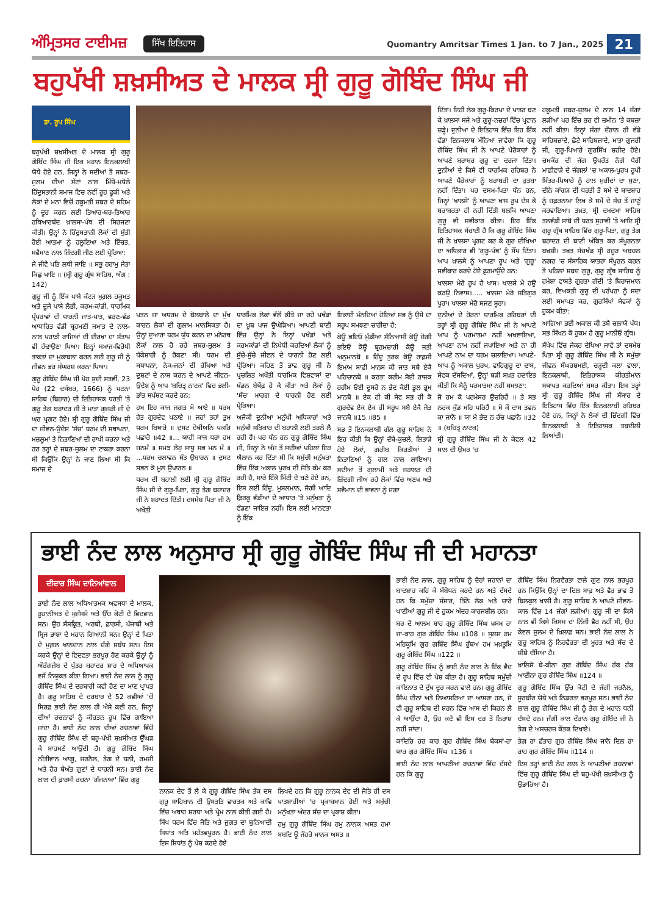ਅੰਮ੍ਰਿਤਸਰ ਟਾਈਮਜ਼
ਸਿੱਖ ਇਤਿਹਾਸ
Quomantry Amritsar Times 1 Jan. to 7 Jan., 2025
21
ਬਹੁਪੱਖੀ ਸ਼ਖ਼ਸੀਅਤ ਦੇ ਮਾਲਕ ਸ੍ਰੀ ਗੁਰੂ ਗੋਬਿੰਦ ਸਿੰਘ ਜੀ
ਡਾ. ਰੂਪ ਸਿੰਘ
ਬਹੁਪੱਖੀ ਸ਼ਖ਼ਸੀਅਤ ਦੇ ਮਾਲਕ ਸ੍ਰੀ ਗੁਰੂ ਗੋਬਿੰਦ ਸਿੰਘ ਜੀ ਇਕ ਮਹਾਨ ਇਨਕਲਾਬੀ ਯੋਧੇ ਹੋਏ ਹਨ, ਜਿਨ੍ਹਾਂ ਨੇ ਸਦੀਆਂ ਤੋਂ ਜਬਰ-ਜ਼ੁਲਮ ਦੀਆਂ ਸੱਟਾਂ ਨਾਲ ਮਿੱਧੇ-ਮਧੋਲੇ ਹਿੰਦੁਸਤਾਨੀ ਸਮਾਜ ਵਿਚ ਨਵੀਂ ਰੂਹ ਫੂਕੀ ਅਤੇ ਲੋਕਾਂ ਦੇ ਮਨਾਂ ਵਿਚੋਂ ਹਕੂਮਤੀ ਜਬਰ ਦੇ ਸਹਿਮ ਨੂੰ ਦੂਰ ਕਰਨ ਲਈ ਤਿਆਰ-ਬਰ-ਤਿਆਰ ਹਥਿਆਰਬੰਦ ਖ਼ਾਲਸਾ-ਪੰਥ ਦੀ ਸਿਰਜਣਾ ਕੀਤੀ। ਉਨ੍ਹਾਂ ਨੇ ਹਿੰਦੁਸਤਾਨੀ ਲੋਕਾਂ ਦੀ ਸੁੱਤੀ ਹੋਈ ਆਤਮਾ ਨੂੰ ਹਲੂਣਿਆ ਅਤੇ ਇੱਜ਼ਤ, ਸਵੈਮਾਣ ਨਾਲ ਜ਼ਿੰਦਗੀ ਜੀਣ ਲਈ ਪ੍ਰੇਰਿਆ:
ਜੇ ਜੀਵੈ ਪਤਿ ਲਥੀ ਜਾਇ ॥ ਸਭੁ ਹਰਾਮੁ ਜੇਤਾ ਕਿਛੁ ਖਾਇ ॥ (ਸ੍ਰੀ ਗੁਰੂ ਗ੍ਰੰਥ ਸਾਹਿਬ, ਅੰਗ : 142)
ਗੁਰੂ ਜੀ ਨੂੰ ਇੱਕ ਪਾਸੇ ਕੱਟੜ ਮੁਗ਼ਲ ਹਕੂਮਤ ਅਤੇ ਦੂਜੇ ਪਾਸੇ ਲੋਭੀ, ਕਰਮ-ਕਾਂਡੀ, ਧਾਰਮਿਕ ਪ੍ਰੰਪਰਾਵਾਂ ਦੀ ਧਾਰਨੀ ਜਾਤ-ਪਾਤ, ਵਰਣ-ਵੰਡ ਆਧਾਰਿਤ ਵੱਡੀ ਬ੍ਰਹਮਣੀ ਜਮਾਤ ਦੇ ਨਾਲ-ਨਾਲ ਪਹਾੜੀ ਰਾਜਿਆਂ ਦੀ ਈਰਖਾ ਦਾ ਸੰਤਾਪ ਵੀ ਹੰਢਾਉਣਾ ਪਿਆ। ਇਨ੍ਹਾਂ ਸਮਾਜ-ਵਿਰੋਧੀ ਤਾਕਤਾਂ ਦਾ ਮੁਕਾਬਲਾ ਕਰਨ ਲਈ ਗੁਰੂ ਜੀ ਨੂੰ ਜੀਵਨ ਭਰ ਸੰਘਰਸ਼ ਕਰਨਾ ਪਿਆ।
ਗੁਰੂ ਗੋਬਿੰਦ ਸਿੰਘ ਜੀ ਪੋਹ ਸੁਦੀ ਸਤਵੀਂ, 23 ਪੋਹ (22 ਦਸੰਬਰ, 1666) ਨੂੰ ਪਟਨਾ ਸਾਹਿਬ (ਬਿਹਾਰ) ਦੀ ਇਤਿਹਾਸਕ ਧਰਤੀ 'ਤੇ ਗੁਰੂ ਤੇਗ ਬਹਾਦਰ ਜੀ ਤੇ ਮਾਤਾ ਗੁਜਰੀ ਜੀ ਦੇ ਘਰ ਪ੍ਰਗਟ ਹੋਏ। ਸ੍ਰੀ ਗੁਰੂ ਗੋਬਿੰਦ ਸਿੰਘ ਜੀ ਦਾ ਜੀਵਨ-ਉਦੇਸ਼ 'ਸੱਚ' ਧਰਮ ਦੀ ਸਥਾਪਨਾ, ਮਜ਼ਲੂਮਾਂ ਤੇ ਨਿਤਾਣਿਆਂ ਦੀ ਰਾਖੀ ਕਰਨਾ ਅਤੇ ਹਰ ਤਰ੍ਹਾਂ ਦੇ ਜਬਰ-ਜ਼ੁਲਮ ਦਾ ਟਾਕਰਾ ਕਰਨਾ ਸੀ ਕਿਉਂਕਿ ਉਨ੍ਹਾਂ ਨੇ ਜਾਣ ਲਿਆ ਸੀ ਕਿ ਸਮਾਜ ਦੇ
ਪਤਨ ਜਾਂ ਅਧਰਮ ਦੇ ਬੋਲਬਾਲੇ ਦਾ ਮੁੱਖ ਕਾਰਨ ਲੋਕਾਂ ਦੀ ਗੁਲਾਮ ਮਾਨਸਿਕਤਾ ਹੈ। ਉਨ੍ਹਾਂ ਦੁਆਰਾ ਧਰਮ ਯੁੱਧ ਕਰਨ ਦਾ ਮਨੋਰਥ ਲੋਕਾਂ ਨਾਲ ਹੋ ਰਹੇ ਜਬਰ-ਜ਼ੁਲਮ ਤੇ ਧੱਕੇਸ਼ਾਹੀ ਨੂੰ ਰੋਕਣਾ ਸੀ। ਧਰਮ ਦੀ ਸਥਾਪਨਾ, ਨੇਕ-ਜਨਾਂ ਦੀ ਰੱਖਿਆ ਅਤੇ ਦੁਸ਼ਟਾਂ ਦੇ ਨਾਸ਼ ਕਰਨ ਦੇ ਆਪਣੇ ਜੀਵਨ-ਉਦੇਸ਼ ਨੂੰ ਆਪ 'ਬਚਿਤ੍ਰ ਨਾਟਕ' ਵਿਚ ਭਲੀ-ਭਾਂਤ ਸਪੱਸ਼ਟ ਕਰਦੇ ਹਨ:
ਹਮ ਇਹ ਕਾਜ ਜਗਤ ਮੋ ਆਏ ॥ ਧਰਮ ਹੇਤ ਗੁਰਦੇਵ ਪਠਾਏ ॥ ਜਹਾਂ ਤਹਾਂ ਤੁਮ ਧਰਮ ਬਿਥਾਰੋ ॥ ਦੁਸਟ ਦੋਖੀਅਨਿ ਪਕਰਿ ਪਛਾਰੋ ॥42 ॥... ਯਾਹੀ ਕਾਜ ਧਰਾ ਹਮ ਜਨਮੰ ॥ ਸਮਝ ਲੇਹੁ ਸਾਧੂ ਸਭ ਮਨ ਮੰ ॥ ...ਧਰਮ ਚਲਾਵਨ ਸੰਤ ਉਬਾਰਨ ॥ ਦੁਸਟ ਸਭਨ ਕੋ ਮੂਲ ਉਪਾਰਨ ॥
ਧਰਮ ਦੀ ਬਹਾਲੀ ਲਈ ਸ੍ਰੀ ਗੁਰੂ ਗੋਬਿੰਦ ਸਿੰਘ ਜੀ ਦੇ ਗੁਰੂ-ਪਿਤਾ, ਗੁਰੂ ਤੇਗ ਬਹਾਦਰ ਜੀ ਨੇ ਸ਼ਹਾਦਤ ਦਿੱਤੀ। ਦਸਮੇਸ਼ ਪਿਤਾ ਜੀ ਨੇ ਅਖੌਤੀ
ਧਾਰਮਿਕ ਲੋਕਾਂ ਵੱਲੋਂ ਕੀਤੇ ਜਾ ਰਹੇ ਪਖੰਡਾਂ ਦਾ ਖ਼ੂਬ ਪਾਜ ਉਘੇੜਿਆ। ਆਪਣੀ ਬਾਣੀ ਵਿੱਚ ਉਨ੍ਹਾਂ ਨੇ ਇਨ੍ਹਾਂ ਪਖੰਡਾਂ ਅਤੇ ਕਰਮਕਾਂਡਾਂ ਦੀ ਨਿਖੇਧੀ ਕਰਦਿਆਂ ਲੋਕਾਂ ਨੂੰ ਸੁੱਚੇ-ਸੁੱਚੇ ਜੀਵਨ ਦੇ ਧਾਰਨੀ ਹੋਣ ਲਈ ਪ੍ਰੇਰਿਆ। ਕਹਿਣ ਤੋਂ ਭਾਵ ਗੁਰੂ ਜੀ ਨੇ ਪ੍ਰਚਲਿਤ ਅਖੌਤੀ ਧਾਰਮਿਕ ਵਿਸ਼ਵਾਸਾਂ ਦਾ ਖੰਡਨ ਬੇਖੌਫ਼ ਹੋ ਕੇ ਕੀਤਾ ਅਤੇ ਲੋਕਾਂ ਨੂੰ 'ਸੱਚ' ਮਾਰਗ ਦੇ ਧਾਰਨੀ ਹੋਣ ਲਈ ਪ੍ਰੇਰਿਆ।
ਅਜੋਕੀ ਦੁਨੀਆ ਮਨੁੱਖੀ ਅਧਿਕਾਰਾਂ ਅਤੇ ਮਨੁੱਖੀ ਸਤਿਕਾਰ ਦੀ ਬਹਾਲੀ ਲਈ ਤਰਲੇ ਲੈ ਰਹੀ ਹੈ। ਪਰ ਧੰਨ ਹਨ ਗੁਰੂ ਗੋਬਿੰਦ ਸਿੰਘ ਜੀ, ਜਿਨ੍ਹਾਂ ਨੇ ਅੱਜ ਤੋਂ ਸਦੀਆਂ ਪਹਿਲਾਂ ਇਹ ਐਲਾਨ ਕਰ ਦਿੱਤਾ ਸੀ ਕਿ ਸਮੁੱਚੀ ਮਨੁੱਖਤਾ ਵਿੱਚ ਇੱਕ ਅਕਾਲ ਪੁਰਖ ਦੀ ਜੋਤਿ ਕੰਮ ਕਰ ਰਹੀ ਹੈ, ਸਾਰੇ ਇੱਕੋ ਮਿੱਟੀ ਦੇ ਬਣੇ ਹੋਏ ਹਨ, ਇਸ ਲਈ ਹਿੰਦੂ, ਮੁਸਲਮਾਨ, ਜੋਗੀ ਆਦਿ ਫ਼ਿਰਕੂ ਵੰਡੀਆਂ ਦੇ ਆਧਾਰ 'ਤੇ ਮਨੁੱਖਤਾ ਨੂੰ ਵੰਡਣਾ ਜਾਇਜ਼ ਨਹੀਂ। ਇਸ ਲਈ ਮਾਨਵਤਾ ਨੂੰ ਇੱਕ
ਇਕਾਈ ਮੰਨਦਿਆਂ ਹੋਇਆਂ ਸਭ ਨੂੰ ਉਸੇ ਦਾ ਸਰੂਪ ਸਮਝਣਾ ਚਾਹੀਦਾ ਹੈ:
ਕੋਊ ਭਇਓ ਮੁੰਡੀਆ ਸੰਨਿਆਸੀ ਕੋਊ ਜੋਗੀ ਭਇਓ ਕੋਊ ਬ੍ਰਹਮਚਾਰੀ ਕੋਊ ਜਤੀ ਅਨੁਮਾਨਬੋ ॥ ਹਿੰਦੂ ਤੁਰਕ ਕੋਊ ਰਾਫ਼ਜੀ ਇਮਾਮ ਸਾਫ਼ੀ ਮਾਨਸ ਕੀ ਜਾਤ ਸਬੈ ਏਕੈ ਪਹਿਚਾਨਬੋ ॥ ਕਰਤਾ ਕਰੀਮ ਸੋਈ ਰਾਜਕ ਰਹੀਮ ਓਈ ਦੂਸਰੋ ਨ ਭੇਦ ਕੋਈ ਭੂਲ ਭ੍ਰਮ ਮਾਨਬੋ ॥ ਏਕ ਹੀ ਕੀ ਸੇਵ ਸਭ ਹੀ ਕੋ ਗੁਰਦੇਵ ਏਕ ਏਕ ਹੀ ਸਰੂਪ ਸਬੈ ਏਕੈ ਜੋਤ ਜਾਨਬੋ ॥15 ॥85 ॥
ਸਭ ਤੋਂ ਇਨਕਲਾਬੀ ਗੱਲ ਗੁਰੂ ਸਾਹਿਬ ਨੇ ਇਹ ਕੀਤੀ ਕਿ ਉਨ੍ਹਾਂ ਦੱਬੇ-ਕੁਚਲੇ, ਲਿਤਾੜੇ ਹੋਏ ਲੋਕਾਂ, ਗਰੀਬ ਕਿਰਤੀਆਂ ਤੇ ਨਿਤਾਣਿਆਂ ਨੂੰ ਗਲ ਨਾਲ ਲਾਇਆ। ਸਦੀਆਂ ਤੋਂ ਗੁਲਾਮੀ ਅਤੇ ਜਹਾਲਤ ਦੀ ਜ਼ਿੰਦਗੀ ਜੀਅ ਰਹੇ ਲੋਕਾਂ ਵਿੱਚ ਅਣਖ ਅਤੇ ਸਵੈਮਾਨ ਦੀ ਭਾਵਨਾ ਨੂੰ ਜਗਾ
ਦਿੱਤਾ। ਇਹੀ ਲੋਕ ਗੁਰੂ-ਕਿਰਪਾ ਦੇ ਪਾਤਰ ਬਣ ਕੇ ਖ਼ਾਲਸਾ ਸਜੇ ਅਤੇ ਗੁਰੂ-ਨਜ਼ਰਾਂ ਵਿੱਚ ਪ੍ਰਵਾਨ ਚੜ੍ਹੇ। ਦੁਨੀਆ ਦੇ ਇਤਿਹਾਸ ਵਿੱਚ ਇਹ ਇੱਕ ਵੱਡਾ ਇਨਕਲਾਬ ਮੰਨਿਆ ਜਾਵੇਗਾ ਕਿ ਗੁਰੂ ਗੋਬਿੰਦ ਸਿੰਘ ਜੀ ਨੇ ਆਪਣੇ ਪੈਰੋਕਾਰਾਂ ਨੂੰ ਆਪਣੇ ਬਰਾਬਰ ਗੁਰੂ ਦਾ ਦਰਜਾ ਦਿੱਤਾ। ਦੁਨੀਆਂ ਦੇ ਕਿਸੇ ਵੀ ਧਾਰਮਿਕ ਰਹਿਬਰ ਨੇ ਆਪਣੇ ਪੈਰੋਕਾਰਾਂ ਨੂੰ ਬਰਾਬਰੀ ਦਾ ਰੁਤਬਾ ਨਹੀਂ ਦਿੱਤਾ। ਪਰ ਦਸਮ-ਪਿਤਾ ਧੰਨ ਹਨ, ਜਿਨ੍ਹਾਂ 'ਖਾਲਸੇ' ਨੂੰ ਆਪਣਾ ਖਾਸ ਰੂਪ ਦੱਸ ਕੇ ਬਰਾਬਰਤਾ ਹੀ ਨਹੀਂ ਦਿੱਤੀ ਬਲਕਿ ਆਪਣਾ ਗੁਰੂ ਵੀ ਸਵੀਕਾਰ ਕੀਤਾ। ਇਹ ਇੱਕ ਇਤਿਹਾਸਕ ਸੱਚਾਈ ਹੈ ਕਿ ਗੁਰੂ ਗੋਬਿੰਦ ਸਿੰਘ ਜੀ ਨੇ ਖ਼ਾਲਸਾ ਪ੍ਰਗਟ ਕਰ ਕੇ ਗੁਰ ਦੀਖਿਆ ਦਾ ਅਧਿਕਾਰ ਵੀ 'ਗੁਰੂ-ਪੰਥ' ਨੂੰ ਸੌਂਪ ਦਿੱਤਾ। ਆਪ ਖ਼ਾਲਸੇ ਨੂੰ ਆਪਣਾ ਰੂਪ ਅਤੇ 'ਗੁਰੂ' ਸਵੀਕਾਰ ਕਰਦੇ ਹੋਏ ਫ਼ੁਰਮਾਉਂਦੇ ਹਨ:
ਖਾਲਸਾ ਮੇਰੋ ਰੂਪ ਹੈ ਖਾਸ। ਖਾਲਸੇ ਮੈ ਹਉ ਕਰਉ ਨਿਵਾਸ।..... ਖਾਲਸਾ ਮੇਰੋ ਸਤਿਗੁਰ ਪੂਰਾ। ਖਾਲਸਾ ਮੇਰੋ ਸਜਣ ਸੂਰਾ।
ਦੁਨੀਆਂ ਦੇ ਹੋਰਨਾਂ ਧਾਰਮਿਕ ਰਹਿਬਰਾਂ ਦੀ ਤਰ੍ਹਾਂ ਸ੍ਰੀ ਗੁਰੂ ਗੋਬਿੰਦ ਸਿੰਘ ਜੀ ਨੇ ਆਪਣੇ ਆਪ ਨੂੰ ਪਰਮਾਤਮਾ ਨਹੀਂ ਅਖਵਾਇਆ, ਆਪਣਾ ਨਾਮ ਨਹੀਂ ਜਪਾਇਆ ਅਤੇ ਨਾ ਹੀ ਆਪਣੇ ਨਾਮ ਦਾ ਧਰਮ ਚਲਾਇਆ। ਆਪਣੇ-ਆਪ ਨੂੰ ਅਕਾਲ ਪੁਰਖ, ਵਾਹਿਗੁਰੂ ਦਾ ਦਾਸ, ਸੇਵਕ ਦੱਸਦਿਆਂ, ਉਨ੍ਹਾਂ ਬੜੀ ਸਖ਼ਤ ਹਦਾਇਤ ਕੀਤੀ ਕਿ ਮੈਨੂੰ ਪਰਮਾਤਮਾ ਨਹੀਂ ਸਮਝਣਾ:
ਜੋ ਹਮ ਕੋ ਪਰਮੇਸਰ ਉਚਰਿਹੈਂ ॥ ਤੇ ਸਭ ਨਰਕ ਕੁੰਡ ਮਹਿ ਪਰਿਹੈਂ ॥ ਮੋ ਕੌ ਦਾਸ ਤਵਨ ਕਾ ਜਾਨੋ ॥ ਯਾ ਮੈ ਭੇਦ ਨ ਰੰਚ ਪਛਾਨੋ ॥32 ॥ (ਬਚਿਤ੍ਰ ਨਾਟਕ)
ਸ੍ਰੀ ਗੁਰੂ ਗੋਬਿੰਦ ਸਿੰਘ ਜੀ ਨੇ ਕੇਵਲ 42 ਸਾਲ ਦੀ ਉਮਰ 'ਚ
ਹਕੂਮਤੀ ਜਬਰ-ਜ਼ੁਲਮ ਦੇ ਨਾਲ 14 ਜੰਗਾਂ ਲੜੀਆਂ ਪਰ ਇੰਚ ਭਰ ਵੀ ਜ਼ਮੀਨ 'ਤੇ ਕਬਜ਼ਾ ਨਹੀਂ ਕੀਤਾ। ਇਨ੍ਹਾਂ ਜੰਗਾਂ ਦੌਰਾਨ ਹੀ ਵੱਡੇ ਸਾਹਿਬਜ਼ਾਦੇ, ਛੋਟੇ ਸਾਹਿਬਜ਼ਾਦੇ, ਮਾਤਾ ਗੁਜਰੀ ਜੀ, ਗੁਰੂ-ਪਿਆਰੇ ਗੁਰਸਿੱਖ ਸ਼ਹੀਦ ਹੋਏ। ਚਮਕੌਰ ਦੀ ਜੰਗ ਉਪਰੰਤ ਨੰਗੇ ਪੈਰੀਂ ਮਾਛੀਵਾੜੇ ਦੇ ਜੰਗਲਾਂ 'ਚ ਅਕਾਲ-ਪੁਰਖ ਰੂਪੀ ਮਿੱਤਰ-ਪਿਆਰੇ ਨੂੰ ਹਾਲ ਮੁਰੀਦਾਂ ਦਾ ਸੁਣਾ, ਦੀਨੇ ਕਾਂਗੜ ਦੀ ਧਰਤੀ ਤੋਂ ਸਮੇਂ ਦੇ ਬਾਦਸ਼ਾਹ ਨੂੰ ਜ਼ਫ਼ਰਨਾਮਾ ਲਿਖ ਕੇ ਸਮੇਂ ਦੇ ਸੱਚ ਤੋਂ ਜਾਣੂੰ ਕਰਵਾਇਆ। ਤਖ਼ਤ, ਸ੍ਰੀ ਦਮਦਮਾ ਸਾਹਿਬ ਤਲਵੰਡੀ ਸਾਬੋ ਦੀ ਧਰਤ ਸੁਹਾਵੀ 'ਤੇ ਆਦਿ ਸ੍ਰੀ ਗੁਰੂ ਗ੍ਰੰਥ ਸਾਹਿਬ ਵਿੱਚ ਗੁਰੂ-ਪਿਤਾ, ਗੁਰੂ ਤੇਗ ਬਹਾਦਰ ਦੀ ਬਾਣੀ ਅੰਕਿਤ ਕਰ ਸੰਪੂਰਨਤਾ ਬਖ਼ਸ਼ੀ। ਤਖ਼ਤ ਸੱਚਖੰਡ ਸ੍ਰੀ ਹਜ਼ੂਰ ਅਬਚਲ ਨਗਰ 'ਚ ਸੰਸਾਰਿਕ ਯਾਤਰਾ ਸੰਪੂਰਨ ਕਰਨ ਤੋਂ ਪਹਿਲਾਂ ਸ਼ਬਦ ਗੁਰੂ, ਗੁਰੂ ਗ੍ਰੰਥ ਸਾਹਿਬ ਨੂੰ ਹਮੇਸ਼ਾ ਵਾਸਤੇ ਗੁਰਤਾ ਗੱਦੀ 'ਤੇ ਬਿਰਾਜਮਾਨ ਕਰ, ਵਿਅਕਤੀ ਗੁਰੂ ਦੀ ਪਰੰਪਰਾ ਨੂੰ ਸਦਾ ਲਈ ਸਮਾਪਤ ਕਰ, ਗੁਰਸਿੱਖਾਂ ਸੇਵਕਾਂ ਨੂੰ ਹੁਕਮ ਕੀਤਾ:
ਆਗਿਆ ਭਈ ਅਕਾਲ ਕੀ ਤਬੈ ਚਲਾਯੋ ਪੰਥ। ਸਭ ਸਿੱਖਨ ਕੋ ਹੁਕਮ ਹੈ ਗੁਰੂ ਮਾਨੀਓ ਗ੍ਰੰਥ।
ਸੰਖੇਪ ਵਿੱਚ ਜੇਕਰ ਦੇਖਿਆ ਜਾਵੇ ਤਾਂ ਦਸਮੇਸ਼ ਪਿਤਾ ਸ੍ਰੀ ਗੁਰੂ ਗੋਬਿੰਦ ਸਿੰਘ ਜੀ ਨੇ ਸਮੁੱਚਾ ਜੀਵਨ ਸੰਘਰਸ਼ਮਈ, ਚੜ੍ਹਦੀ ਕਲਾ ਵਾਲਾ, ਇਨਕਲਾਬੀ, ਇਤਿਹਾਸਕ ਕੀਰਤੀਮਾਨ ਸਥਾਪਤ ਕਰਦਿਆਂ ਬਸਰ ਕੀਤਾ। ਇਸ ਤਰ੍ਹਾਂ ਸ੍ਰੀ ਗੁਰੂ ਗੋਬਿੰਦ ਸਿੰਘ ਜੀ ਸੰਸਾਰ ਦੇ ਇਤਿਹਾਸ ਵਿੱਚ ਇੱਕ ਇਨਕਲਾਬੀ ਰਹਿਬਰ ਹੋਏ ਹਨ, ਜਿਨ੍ਹਾਂ ਨੇ ਲੋਕਾਂ ਦੀ ਜ਼ਿੰਦਗੀ ਵਿੱਚ ਇਨਕਲਾਬੀ ਤੇ ਇਤਿਹਾਸਕ ਤਬਦੀਲੀ ਲਿਆਂਦੀ।
ਭਾਈ ਨੰਦ ਲਾਲ ਅਨੁਸਾਰ ਸ੍ਰੀ ਗੁਰੂ ਗੋਬਿੰਦ ਸਿੰਘ ਜੀ ਦੀ ਮਹਾਨਤਾ
ਦੀਦਾਰ ਸਿੰਘ ਦਾਨਿਆਂਵਾਲ
ਭਾਈ ਨੰਦ ਲਾਲ ਅਧਿਆਤਮਕ ਅਵਸਥਾ ਦੇ ਮਾਲਕ, ਰੂਹਾਨੀਅਤ ਦੇ ਮੁਜੱਸਮੇ ਅਤੇ ਉੱਚ ਕੋਟੀ ਦੇ ਵਿਦਵਾਨ ਸਨ। ਉਹ ਸੰਸਕ੍ਰਿਤ, ਅਰਬੀ, ਫ਼ਾਰਸੀ, ਪੰਜਾਬੀ ਅਤੇ ਬ੍ਰਿਜ ਭਾਸ਼ਾ ਦੇ ਮਹਾਨ ਗਿਆਨੀ ਸਨ। ਉਨ੍ਹਾਂ ਦੇ ਪਿਤਾ ਦੇ ਮੁਗ਼ਲ ਖਾਨਦਾਨ ਨਾਲ ਚੰਗੇ ਸਬੰਧ ਸਨ। ਇਸ ਕਰਕੇ ਉਨ੍ਹਾਂ ਦੇ ਵਿਦਵਤਾ ਭਰਪੂਰ ਹੋਣ ਕਰਕੇ ਉਨ੍ਹਾਂ ਨੂੰ ਔਰੰਗਜ਼ੇਬ ਦੇ ਪੁੱਤਰ ਬਹਾਦਰ ਸ਼ਾਹ ਦੇ ਅਧਿਆਪਕ ਵਜੋਂ ਨਿਯੁਕਤ ਕੀਤਾ ਗਿਆ। ਭਾਈ ਨੰਦ ਲਾਲ ਨੂੰ ਗੁਰੂ ਗੋਬਿੰਦ ਸਿੰਘ ਦੇ ਦਰਬਾਰੀ ਕਵੀ ਹੋਣ ਦਾ ਮਾਣ ਪ੍ਰਾਪਤ ਹੈ। ਗੁਰੂ ਸਾਹਿਬ ਦੇ ਦਰਬਾਰ ਦੇ 52 ਕਵੀਆਂ 'ਚੋਂ ਸਿਰਫ਼ ਭਾਈ ਨੰਦ ਲਾਲ ਹੀ ਐਸੇ ਕਵੀ ਹਨ, ਜਿਨ੍ਹਾਂ ਦੀਆਂ ਰਚਨਾਵਾਂ ਨੂੰ ਕੀਰਤਨ ਰੂਪ ਵਿੱਚ ਗਾਇਆ ਜਾਂਦਾ ਹੈ। ਭਾਈ ਨੰਦ ਲਾਲ ਦੀਆਂ ਰਚਨਾਵਾਂ ਵਿੱਚੋਂ ਗੁਰੂ ਗੋਬਿੰਦ ਸਿੰਘ ਦੀ ਬਹੁ-ਪੱਖੀ ਸ਼ਖ਼ਸੀਅਤ ਉੱਘੜ ਕੇ ਸਾਹਮਣੇ ਆਉਂਦੀ ਹੈ। ਗੁਰੂ ਗੋਬਿੰਦ ਸਿੰਘ ਨੀਤੀਵਾਨ ਆਗੂ, ਜਰਨੈਲ, ਤੇਗ ਦੇ ਧਨੀ, ਰਮਜ਼ੀ ਅਤੇ ਹੋਰ ਬੇਅੰਤ ਗੁਣਾਂ ਦੇ ਧਾਰਨੀ ਸਨ। ਭਾਈ ਨੰਦ ਲਾਲ ਦੀ ਫ਼ਾਰਸੀ ਰਚਨਾ 'ਗੰਜਨਾਮਾ' ਵਿੱਚ ਗੁਰੂ
ਨਾਨਕ ਦੇਵ ਤੋਂ ਲੈ ਕੇ ਗੁਰੂ ਗੋਬਿੰਦ ਸਿੰਘ ਤੱਕ ਦਸ ਗੁਰੂ ਸਾਹਿਬਾਨ ਦੀ ਉਸਤਤਿ ਵਾਰਤਕ ਅਤੇ ਕਾਵਿ ਵਿੱਚ ਅਥਾਹ ਸ਼ਰਧਾ ਅਤੇ ਪ੍ਰੇਮ ਨਾਲ ਕੀਤੀ ਗਈ ਹੈ। ਸਿੱਖ ਧਰਮ ਵਿੱਚ ਜੋਤਿ ਅਤੇ ਜੁਗਤ ਦਾ ਬੁਨਿਆਦੀ ਸਿਧਾਂਤ ਅਤਿ ਮਹੱਤਵਪੂਰਨ ਹੈ। ਭਾਈ ਨੰਦ ਲਾਲ ਇਸ ਸਿਧਾਂਤ ਨੂੰ ਪੇਸ਼ ਕਰਦੇ ਹੋਏ
ਲਿਖਦੇ ਹਨ ਕਿ ਗੁਰੂ ਨਾਨਕ ਦੇਵ ਦੀ ਜੋਤਿ ਹੀ ਦਸ ਪਾਤਸ਼ਾਹੀਆਂ 'ਚ ਪ੍ਰਕਾਸ਼ਮਾਨ ਹੋਈ ਅਤੇ ਸਮੁੱਚੀ ਮਨੁੱਖਤਾ ਅੰਦਰ ਸੱਚ ਦਾ ਪ੍ਰਕਾਸ਼ ਕੀਤਾ।
ਹਮੁ ਗੁਰੂ ਗੋਬਿੰਦ ਸਿੰਘ ਹਮੁ ਨਾਨਕ ਅਸਤ ਹਮਾ ਸਬਦਿ ਊ ਜੌਹਰੋ ਮਾਨਕ ਅਸਤ ॥
ਭਾਈ ਨੰਦ ਲਾਲ, ਗੁਰੂ ਸਾਹਿਬ ਨੂੰ ਦੋਹਾਂ ਜਹਾਨਾਂ ਦਾ ਬਾਦਸ਼ਾਹ ਕਹਿ ਕੇ ਸੰਬੋਧਨ ਕਰਦੇ ਹਨ ਅਤੇ ਦੱਸਦੇ ਹਨ ਕਿ ਸਮੁੱਚਾ ਸੰਸਾਰ, ਤਿੰਨੇ ਲੋਕ ਅਤੇ ਚਾਰੇ ਖਾਣੀਆਂ ਗੁਰੂ ਜੀ ਦੇ ਹੁਕਮ ਅੰਦਰ ਕਾਰਜਸ਼ੀਲ ਹਨ।
ਬਰ ਦੋ ਆਲਮ ਸ਼ਾਹ ਗੁਰੂ ਗੋਬਿੰਦ ਸਿੰਘ ਖ਼ਸਮ ਰਾ ਜਾਂ-ਕਾਹ ਗੁਰ ਗੋਬਿੰਦ ਸਿੰਘ ॥108 ॥ ਸੁਲਸ ਹਮ ਮਹਿਕੂਮਿ ਗੁਰ ਗਬਿੰਦ ਸਿੰਘ ਰੁੱਬਅ ਹਮ ਮਖ਼ਤੂਮਿ ਗੁਰੂ ਗੋਬਿੰਦ ਸਿੰਘ ॥122 ॥
ਗੁਰੂ ਗੋਬਿੰਦ ਸਿੰਘ ਨੂੰ ਭਾਈ ਨੰਦ ਲਾਲ ਨੇ ਇੱਕ ਵੈਦ ਦੇ ਰੂਪ ਵਿੱਚ ਵੀ ਪੇਸ਼ ਕੀਤਾ ਹੈ। ਗੁਰੂ ਸਾਹਿਬ ਸਮੁੱਚੀ ਕਾਇਨਾਤ ਦੇ ਦੁੱਖ ਦੂਰ ਕਰਨ ਵਾਲੇ ਹਨ। ਗੁਰੂ ਗੋਬਿੰਦ ਸਿੰਘ ਦੀਨਾਂ ਅਤੇ ਨਿਆਸਰਿਆਂ ਦਾ ਆਸਰਾ ਹਨ, ਜੋ ਵੀ ਗੁਰੂ ਸਾਹਿਬ ਦੀ ਸ਼ਰਨ ਵਿੱਚ ਆਸ ਦੀ ਕਿਰਨ ਲੈ ਕੇ ਆਉਂਦਾ ਹੈ, ਉਹ ਕਦੇ ਵੀ ਇਸ ਦਰ ਤੋਂ ਨਿਰਾਸ਼ ਨਹੀਂ ਜਾਂਦਾ।
ਕਾਦਿਰਿ ਹਰ ਕਾਰ ਗੁਰ ਗੋਬਿੰਦ ਸਿੰਘ ਬੇਕਸਾਂ-ਰਾ ਯਾਰ ਗੁਰ ਗੋਬਿੰਦ ਸਿੰਘ ॥136 ॥
ਭਾਈ ਨੰਦ ਲਾਲ ਆਪਣੀਆਂ ਰਚਨਾਵਾਂ ਵਿੱਚ ਦੱਸਦੇ ਹਨ ਕਿ ਗੁਰੂ
ਗੋਬਿੰਦ ਸਿੰਘ ਨਿਰਵੈਰਤਾ ਵਾਲੇ ਗੁਣ ਨਾਲ ਭਰਪੂਰ ਹਨ ਕਿਉਂਕਿ ਉਨ੍ਹਾਂ ਦਾ ਦਿਲ ਸਾਫ਼ ਅਤੇ ਵੈਰ ਭਾਵ ਤੋਂ ਬਿਲਕੁਲ ਖਾਲੀ ਹੈ। ਗੁਰੂ ਸਾਹਿਬ ਨੇ ਆਪਣੇ ਜੀਵਨ-ਕਾਲ ਵਿੱਚ 14 ਜੰਗਾਂ ਲੜੀਆਂ। ਗੁਰੂ ਜੀ ਦਾ ਕਿਸੇ ਨਾਲ ਵੀ ਕਿਸੇ ਕਿਸਮ ਦਾ ਨਿੱਜੀ ਵੈਰ ਨਹੀਂ ਸੀ, ਉਹ ਕੇਵਲ ਜ਼ੁਲਮ ਦੇ ਖ਼ਿਲਾਫ਼ ਸਨ। ਭਾਈ ਨੰਦ ਲਾਲ ਨੇ ਗੁਰੂ ਸਾਹਿਬ ਨੂੰ ਨਿਰਵੈਰਤਾ ਦੀ ਮੂਰਤ ਅਤੇ ਸੱਚ ਦੇ ਸ਼ੀਸ਼ੇ ਦੱਸਿਆ ਹੈ।
ਖ਼ਾਲਿਸੋ ਬੇ-ਕੀਨਾ ਗੁਰ ਗੋਬਿੰਦ ਸਿੰਘ ਹੱਕ ਹੱਕ ਆਈਨਾ ਗੁਰ ਗੋਬਿੰਦ ਸਿੰਘ ॥124 ॥
ਗੁਰੂ ਗੋਬਿੰਦ ਸਿੰਘ ਉੱਚ ਕੋਟੀ ਦੇ ਜੰਗੀ ਜਰਨੈਲ, ਸੂਰਬੀਰ ਯੋਧੇ ਅਤੇ ਨਿਡਰਤਾ ਭਰਪੂਰ ਸਨ। ਭਾਈ ਨੰਦ ਲਾਲ ਗੁਰੂ ਗੋਬਿੰਦ ਸਿੰਘ ਜੀ ਨੂੰ ਤੇਗ ਦੇ ਮਹਾਨ ਧਨੀ ਦੱਸਦੇ ਹਨ। ਜੰਗੀ ਕਾਲ ਦੌਰਾਨ ਗੁਰੂ ਗੋਬਿੰਦ ਜੀ ਨੇ ਤੇਗ ਦੇ ਅਸਚਰਜ ਕੌਤਕ ਦਿਖਾਏ।
ਤੇਗ ਰਾ ਫ਼ੱਤਾਹ ਗੁਰ ਗੋਬਿੰਦ ਸਿੰਘ ਜਾਨੋ ਦਿਲ ਰਾ ਰਾਹ ਗੁਰ ਗੋਬਿੰਦ ਸਿੰਘ ॥114 ॥
ਇਸ ਤਰ੍ਹਾਂ ਭਾਈ ਨੰਦ ਲਾਲ ਨੇ ਆਪਣੀਆਂ ਰਚਨਾਵਾਂ ਵਿੱਚ ਗੁਰੂ ਗੋਬਿੰਦ ਸਿੰਘ ਦੀ ਬਹੁ-ਪੱਖੀ ਸ਼ਖ਼ਸੀਅਤ ਨੂੰ ਉਭਾਰਿਆ ਹੈ।